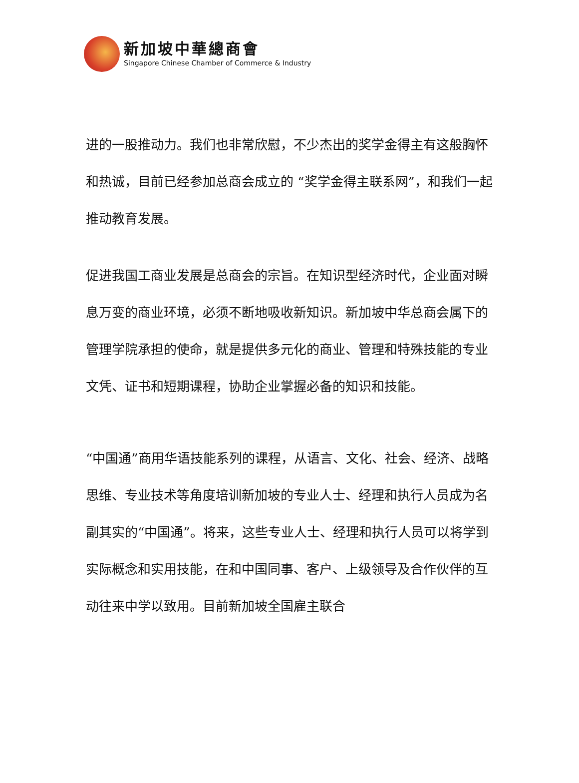新加坡中華總商會
Singapore Chinese Chamber of Commerce & Industry
进的一股推动力。我们也非常欣慰，不少杰出的奖学金得主有这般胸怀和热诚，目前已经参加总商会成立的 “奖学金得主联系网”，和我们一起推动教育发展。
促进我国工商业发展是总商会的宗旨。在知识型经济时代，企业面对瞬息万变的商业环境，必须不断地吸收新知识。新加坡中华总商会属下的管理学院承担的使命，就是提供多元化的商业、管理和特殊技能的专业文凭、证书和短期课程，协助企业掌握必备的知识和技能。
“中国通”商用华语技能系列的课程，从语言、文化、社会、经济、战略思维、专业技术等角度培训新加坡的专业人士、经理和执行人员成为名副其实的“中国通”。将来，这些专业人士、经理和执行人员可以将学到实际概念和实用技能，在和中国同事、客户、上级领导及合作伙伴的互动往来中学以致用。目前新加坡全国雇主联合